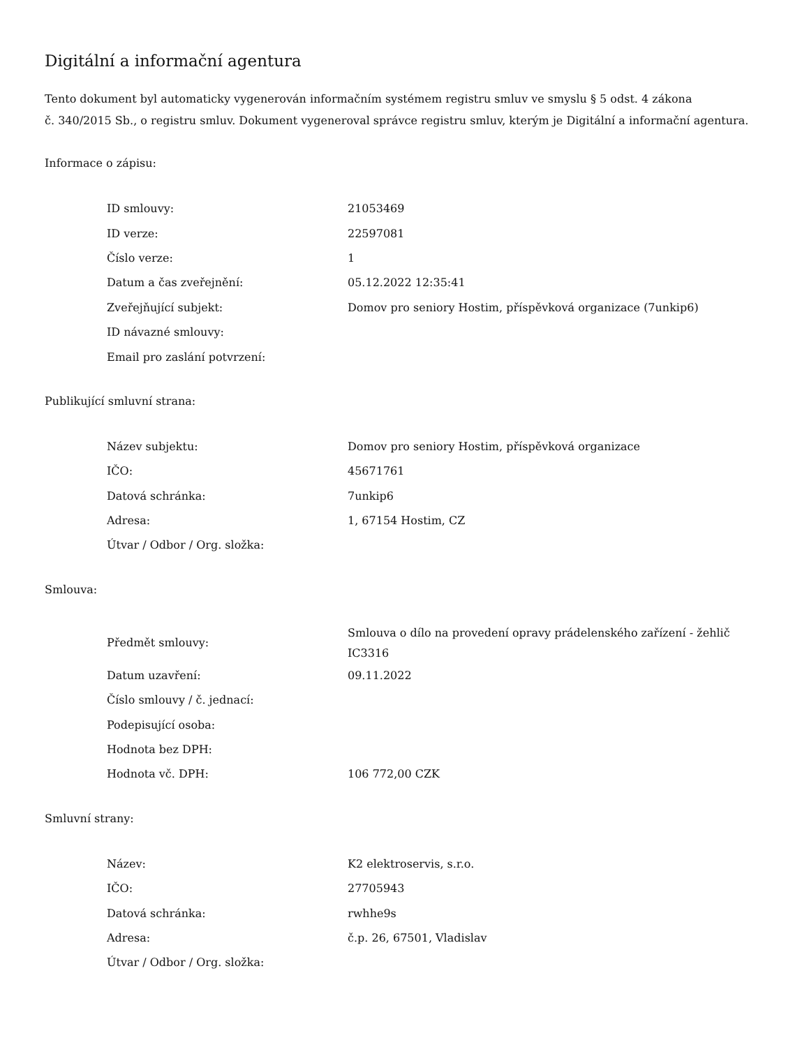Digitální a informační agentura
Tento dokument byl automaticky vygenerován informačním systémem registru smluv ve smyslu § 5 odst. 4 zákona
č. 340/2015 Sb., o registru smluv. Dokument vygeneroval správce registru smluv, kterým je Digitální a informační agentura.
Informace o zápisu:
| ID smlouvy: | 21053469 |
| ID verze: | 22597081 |
| Číslo verze: | 1 |
| Datum a čas zveřejnění: | 05.12.2022 12:35:41 |
| Zveřejňující subjekt: | Domov pro seniory Hostim, příspěvková organizace (7unkip6) |
| ID návazné smlouvy: | |
| Email pro zaslání potvrzení: | |
Publikující smluvní strana:
| Název subjektu: | Domov pro seniory Hostim, příspěvková organizace |
| IČO: | 45671761 |
| Datová schránka: | 7unkip6 |
| Adresa: | 1, 67154 Hostim, CZ |
| Útvar / Odbor / Org. složka: | |
Smlouva:
| Předmět smlouvy: | Smlouva o dílo na provedení opravy prádelenského zařízení - žehlič IC3316 |
| Datum uzavření: | 09.11.2022 |
| Číslo smlouvy / č. jednací: | |
| Podepisující osoba: | |
| Hodnota bez DPH: | |
| Hodnota vč. DPH: | 106 772,00 CZK |
Smluvní strany:
| Název: | K2 elektroservis, s.r.o. |
| IČO: | 27705943 |
| Datová schránka: | rwhhe9s |
| Adresa: | č.p. 26, 67501, Vladislav |
| Útvar / Odbor / Org. složka: | |